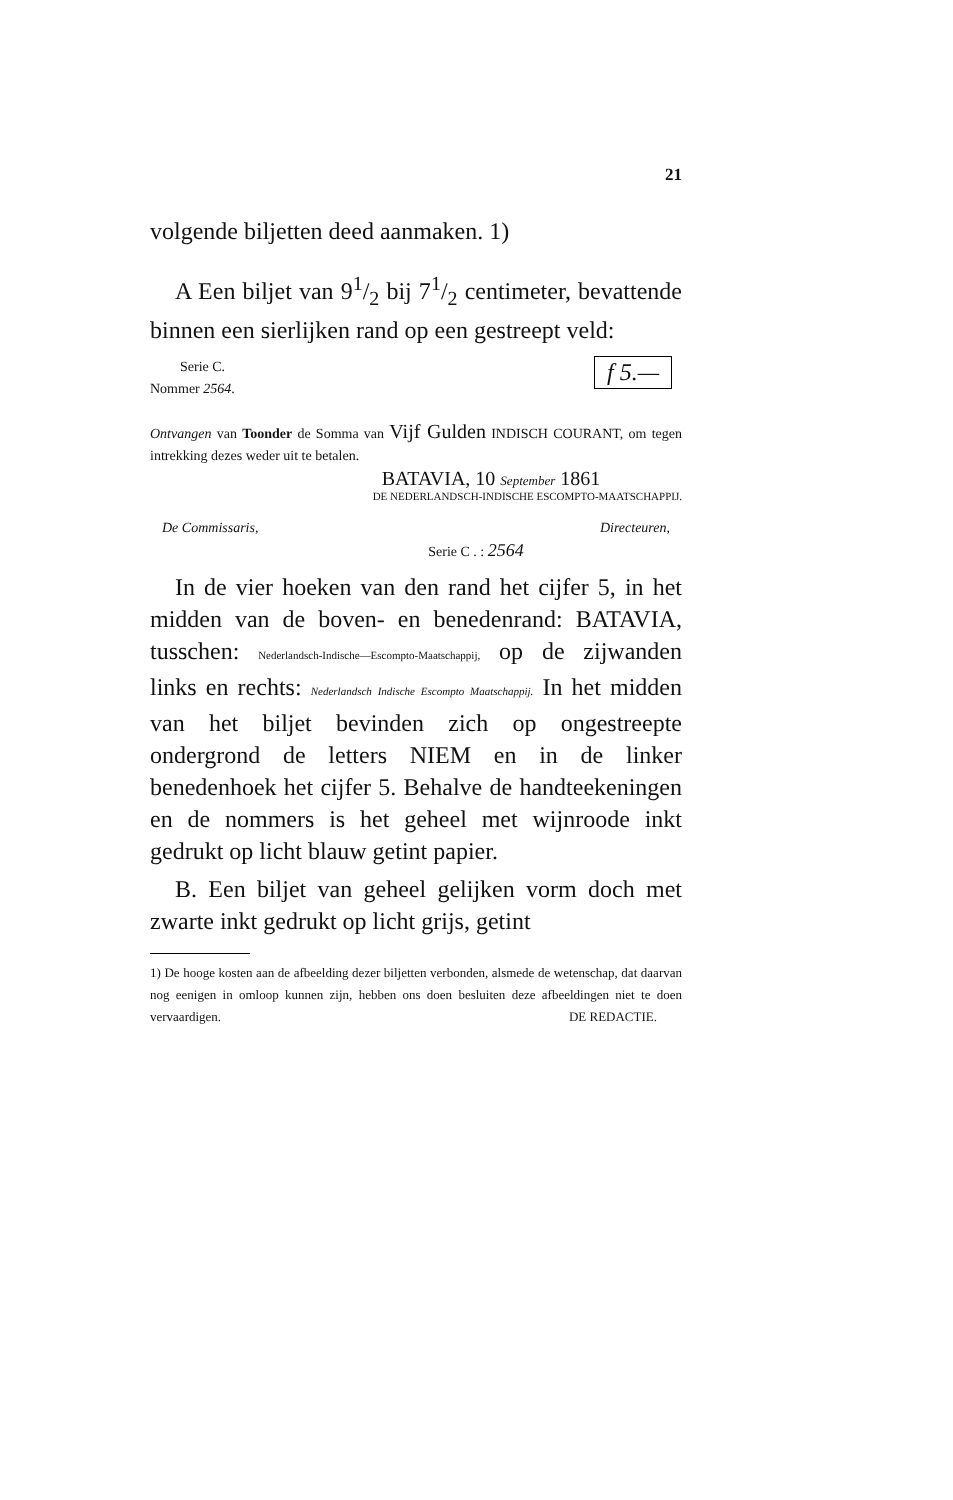21
volgende biljetten deed aanmaken. 1)
A Een biljet van 91/2 bij 71/2 centimeter, bevattende binnen een sierlijken rand op een gestreept veld:
f 5.—
Serie C.
Nommer 2564.
Ontvangen van Toonder de Somma van Vijf Gulden INDISCH COURANT, om tegen intrekking dezes weder uit te betalen.
BATAVIA, 10 September 1861
DE NEDERLANDSCH-INDISCHE ESCOMPTO-MAATSCHAPPIJ.
De Commissaris, Directeuren,
Serie C . : 2564
In de vier hoeken van den rand het cijfer 5, in het midden van de boven- en benedenrand: BATAVIA, tusschen: Nederlandsch-Indische—Escompto-Maatschappij, op de zijwanden links en rechts: Nederlandsch Indische Escompto Maatschappij. In het midden van het biljet bevinden zich op ongestreepte ondergrond de letters NIEM en in de linker benedenhoek het cijfer 5. Behalve de handteekeningen en de nommers is het geheel met wijnroode inkt gedrukt op licht blauw getint papier.
B. Een biljet van geheel gelijken vorm doch met zwarte inkt gedrukt op licht grijs, getint
1) De hooge kosten aan de afbeelding dezer biljetten verbonden, alsmede de wetenschap, dat daarvan nog eenigen in omloop kunnen zijn, hebben ons doen besluiten deze afbeeldingen niet te doen vervaardigen. DE REDACTIE.